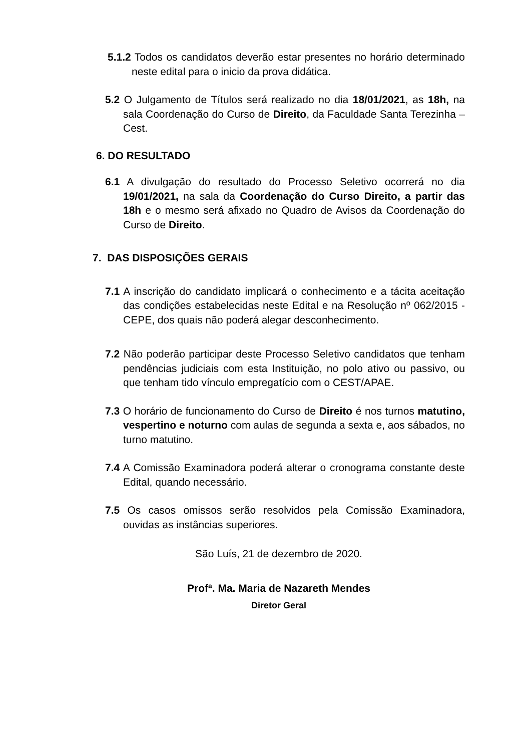5.1.2 Todos os candidatos deverão estar presentes no horário determinado neste edital para o inicio da prova didática.
5.2 O Julgamento de Títulos será realizado no dia 18/01/2021, as 18h, na sala Coordenação do Curso de Direito, da Faculdade Santa Terezinha – Cest.
6. DO RESULTADO
6.1 A divulgação do resultado do Processo Seletivo ocorrerá no dia 19/01/2021, na sala da Coordenação do Curso Direito, a partir das 18h e o mesmo será afixado no Quadro de Avisos da Coordenação do Curso de Direito.
7. DAS DISPOSIÇÕES GERAIS
7.1 A inscrição do candidato implicará o conhecimento e a tácita aceitação das condições estabelecidas neste Edital e na Resolução nº 062/2015 - CEPE, dos quais não poderá alegar desconhecimento.
7.2 Não poderão participar deste Processo Seletivo candidatos que tenham pendências judiciais com esta Instituição, no polo ativo ou passivo, ou que tenham tido vínculo empregatício com o CEST/APAE.
7.3 O horário de funcionamento do Curso de Direito é nos turnos matutino, vespertino e noturno com aulas de segunda a sexta e, aos sábados, no turno matutino.
7.4 A Comissão Examinadora poderá alterar o cronograma constante deste Edital, quando necessário.
7.5 Os casos omissos serão resolvidos pela Comissão Examinadora, ouvidas as instâncias superiores.
São Luís, 21 de dezembro de 2020.
Profª. Ma. Maria de Nazareth Mendes
Diretor Geral